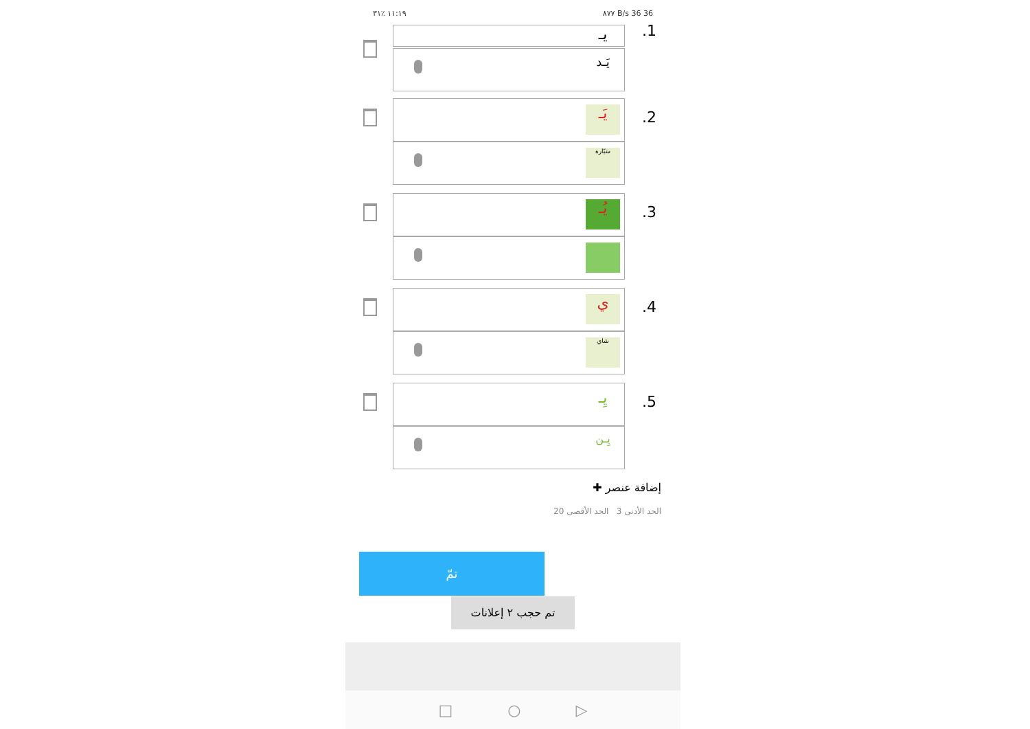١١:١٩ ٪٣١ ٨٧٧ B/s 36 36
.1
يـ
يَـد
.2
يَـ
سَيّارة
.3
يُـ
.4
ي
شاي
.5
يِـ
يِـن
✚ إضافة عنصر
الحد الأدنى 3 الحد الأقصى 20
تمّ
تم حجب ٢ إعلانات
□ ○ ▷